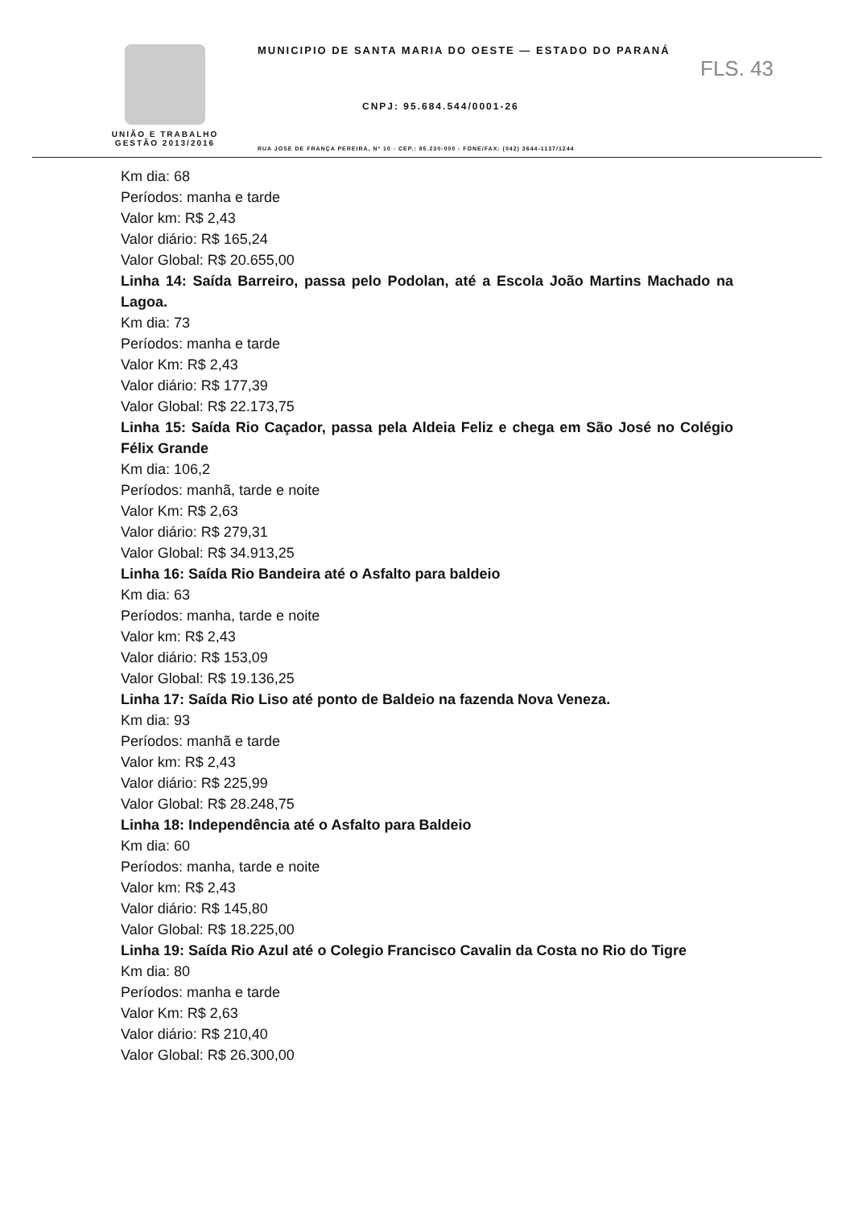UNIÃO E TRABALHO
GESTÃO 2013/2016
MUNICIPIO DE SANTA MARIA DO OESTE — ESTADO DO PARANÁ
CNPJ: 95.684.544/0001-26
RUA JOSE DE FRANÇA PEREIRA, Nº 10 - CEP.: 85.230-000 - FONE/FAX: (042) 3644-1137/1244
FLS. 43
Km dia: 68
Períodos: manha e tarde
Valor km: R$ 2,43
Valor diário: R$ 165,24
Valor Global: R$ 20.655,00
Linha 14: Saída Barreiro, passa pelo Podolan, até a Escola João Martins Machado na Lagoa.
Km dia: 73
Períodos: manha e tarde
Valor Km: R$ 2,43
Valor diário: R$ 177,39
Valor Global: R$ 22.173,75
Linha 15: Saída Rio Caçador, passa pela Aldeia Feliz e chega em São José no Colégio Félix Grande
Km dia: 106,2
Períodos: manhã, tarde e noite
Valor Km: R$ 2,63
Valor diário: R$ 279,31
Valor Global: R$ 34.913,25
Linha 16: Saída Rio Bandeira até o Asfalto para baldeio
Km dia: 63
Períodos: manha, tarde e noite
Valor km: R$ 2,43
Valor diário: R$ 153,09
Valor Global: R$ 19.136,25
Linha 17: Saída Rio Liso até ponto de Baldeio na fazenda Nova Veneza.
Km dia: 93
Períodos: manhã e tarde
Valor km: R$ 2,43
Valor diário: R$ 225,99
Valor Global: R$ 28.248,75
Linha 18: Independência até o Asfalto para Baldeio
Km dia: 60
Períodos: manha, tarde e noite
Valor km: R$ 2,43
Valor diário: R$ 145,80
Valor Global: R$ 18.225,00
Linha 19: Saída Rio Azul até o Colegio Francisco Cavalin da Costa no Rio do Tigre
Km dia: 80
Períodos: manha e tarde
Valor Km: R$ 2,63
Valor diário: R$ 210,40
Valor Global: R$ 26.300,00